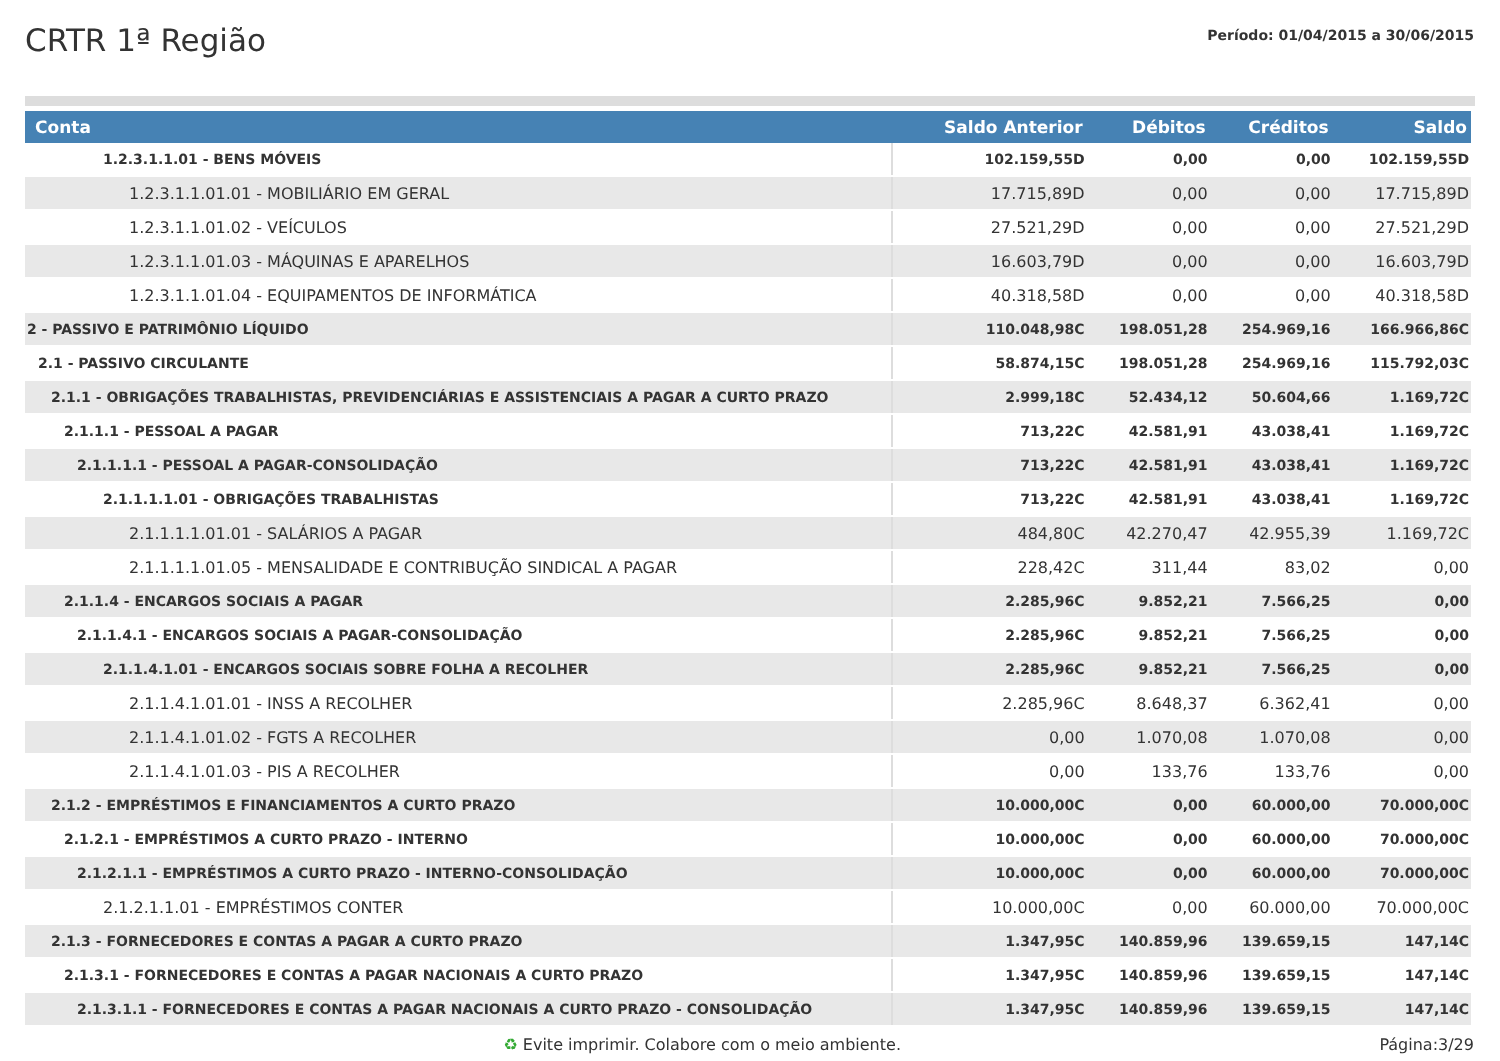CRTR 1ª Região
Período: 01/04/2015 a 30/06/2015
| Conta | Saldo Anterior | Débitos | Créditos | Saldo |
| --- | --- | --- | --- | --- |
| 1.2.3.1.1.01 - BENS MÓVEIS | 102.159,55D | 0,00 | 0,00 | 102.159,55D |
| 1.2.3.1.1.01.01 - MOBILIÁRIO EM GERAL | 17.715,89D | 0,00 | 0,00 | 17.715,89D |
| 1.2.3.1.1.01.02 - VEÍCULOS | 27.521,29D | 0,00 | 0,00 | 27.521,29D |
| 1.2.3.1.1.01.03 - MÁQUINAS E APARELHOS | 16.603,79D | 0,00 | 0,00 | 16.603,79D |
| 1.2.3.1.1.01.04 - EQUIPAMENTOS DE INFORMÁTICA | 40.318,58D | 0,00 | 0,00 | 40.318,58D |
| 2 - PASSIVO E PATRIMÔNIO LÍQUIDO | 110.048,98C | 198.051,28 | 254.969,16 | 166.966,86C |
| 2.1 - PASSIVO CIRCULANTE | 58.874,15C | 198.051,28 | 254.969,16 | 115.792,03C |
| 2.1.1 - OBRIGAÇÕES TRABALHISTAS, PREVIDENCIÁRIAS E ASSISTENCIAIS A PAGAR A CURTO PRAZO | 2.999,18C | 52.434,12 | 50.604,66 | 1.169,72C |
| 2.1.1.1 - PESSOAL A PAGAR | 713,22C | 42.581,91 | 43.038,41 | 1.169,72C |
| 2.1.1.1.1 - PESSOAL A PAGAR-CONSOLIDAÇÃO | 713,22C | 42.581,91 | 43.038,41 | 1.169,72C |
| 2.1.1.1.1.01 - OBRIGAÇÕES TRABALHISTAS | 713,22C | 42.581,91 | 43.038,41 | 1.169,72C |
| 2.1.1.1.1.01.01 - SALÁRIOS A PAGAR | 484,80C | 42.270,47 | 42.955,39 | 1.169,72C |
| 2.1.1.1.1.01.05 - MENSALIDADE E CONTRIBUÇÃO SINDICAL A PAGAR | 228,42C | 311,44 | 83,02 | 0,00 |
| 2.1.1.4 - ENCARGOS SOCIAIS A PAGAR | 2.285,96C | 9.852,21 | 7.566,25 | 0,00 |
| 2.1.1.4.1 - ENCARGOS SOCIAIS A PAGAR-CONSOLIDAÇÃO | 2.285,96C | 9.852,21 | 7.566,25 | 0,00 |
| 2.1.1.4.1.01 - ENCARGOS SOCIAIS SOBRE FOLHA A RECOLHER | 2.285,96C | 9.852,21 | 7.566,25 | 0,00 |
| 2.1.1.4.1.01.01 - INSS A RECOLHER | 2.285,96C | 8.648,37 | 6.362,41 | 0,00 |
| 2.1.1.4.1.01.02 - FGTS A RECOLHER | 0,00 | 1.070,08 | 1.070,08 | 0,00 |
| 2.1.1.4.1.01.03 - PIS A RECOLHER | 0,00 | 133,76 | 133,76 | 0,00 |
| 2.1.2 - EMPRÉSTIMOS E FINANCIAMENTOS A CURTO PRAZO | 10.000,00C | 0,00 | 60.000,00 | 70.000,00C |
| 2.1.2.1 - EMPRÉSTIMOS A CURTO PRAZO - INTERNO | 10.000,00C | 0,00 | 60.000,00 | 70.000,00C |
| 2.1.2.1.1 - EMPRÉSTIMOS A CURTO PRAZO - INTERNO-CONSOLIDAÇÃO | 10.000,00C | 0,00 | 60.000,00 | 70.000,00C |
| 2.1.2.1.1.01 - EMPRÉSTIMOS CONTER | 10.000,00C | 0,00 | 60.000,00 | 70.000,00C |
| 2.1.3 - FORNECEDORES E CONTAS A PAGAR A CURTO PRAZO | 1.347,95C | 140.859,96 | 139.659,15 | 147,14C |
| 2.1.3.1 - FORNECEDORES E CONTAS A PAGAR NACIONAIS A CURTO PRAZO | 1.347,95C | 140.859,96 | 139.659,15 | 147,14C |
| 2.1.3.1.1 - FORNECEDORES E CONTAS A PAGAR NACIONAIS A CURTO PRAZO - CONSOLIDAÇÃO | 1.347,95C | 140.859,96 | 139.659,15 | 147,14C |
♻ Evite imprimir. Colabore com o meio ambiente. Página:3/29